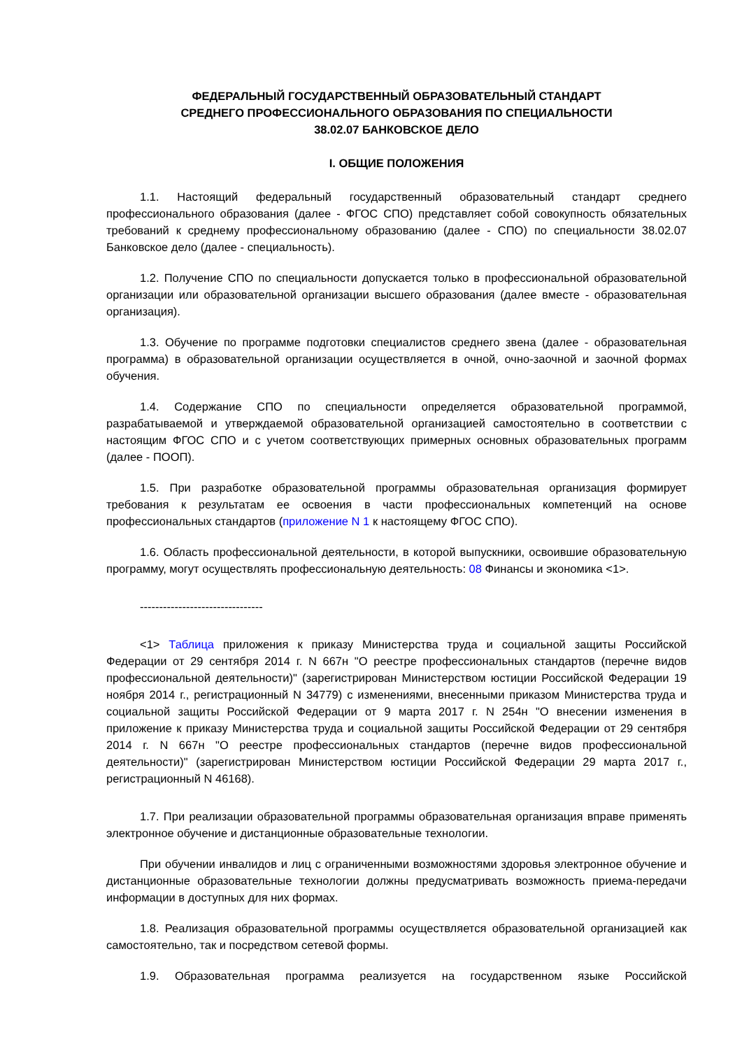ФЕДЕРАЛЬНЫЙ ГОСУДАРСТВЕННЫЙ ОБРАЗОВАТЕЛЬНЫЙ СТАНДАРТ
СРЕДНЕГО ПРОФЕССИОНАЛЬНОГО ОБРАЗОВАНИЯ ПО СПЕЦИАЛЬНОСТИ
38.02.07 БАНКОВСКОЕ ДЕЛО
I. ОБЩИЕ ПОЛОЖЕНИЯ
1.1. Настоящий федеральный государственный образовательный стандарт среднего профессионального образования (далее - ФГОС СПО) представляет собой совокупность обязательных требований к среднему профессиональному образованию (далее - СПО) по специальности 38.02.07 Банковское дело (далее - специальность).
1.2. Получение СПО по специальности допускается только в профессиональной образовательной организации или образовательной организации высшего образования (далее вместе - образовательная организация).
1.3. Обучение по программе подготовки специалистов среднего звена (далее - образовательная программа) в образовательной организации осуществляется в очной, очно-заочной и заочной формах обучения.
1.4. Содержание СПО по специальности определяется образовательной программой, разрабатываемой и утверждаемой образовательной организацией самостоятельно в соответствии с настоящим ФГОС СПО и с учетом соответствующих примерных основных образовательных программ (далее - ПООП).
1.5. При разработке образовательной программы образовательная организация формирует требования к результатам ее освоения в части профессиональных компетенций на основе профессиональных стандартов (приложение N 1 к настоящему ФГОС СПО).
1.6. Область профессиональной деятельности, в которой выпускники, освоившие образовательную программу, могут осуществлять профессиональную деятельность: 08 Финансы и экономика <1>.
--------------------------------
<1> Таблица приложения к приказу Министерства труда и социальной защиты Российской Федерации от 29 сентября 2014 г. N 667н "О реестре профессиональных стандартов (перечне видов профессиональной деятельности)" (зарегистрирован Министерством юстиции Российской Федерации 19 ноября 2014 г., регистрационный N 34779) с изменениями, внесенными приказом Министерства труда и социальной защиты Российской Федерации от 9 марта 2017 г. N 254н "О внесении изменения в приложение к приказу Министерства труда и социальной защиты Российской Федерации от 29 сентября 2014 г. N 667н "О реестре профессиональных стандартов (перечне видов профессиональной деятельности)" (зарегистрирован Министерством юстиции Российской Федерации 29 марта 2017 г., регистрационный N 46168).
1.7. При реализации образовательной программы образовательная организация вправе применять электронное обучение и дистанционные образовательные технологии.
При обучении инвалидов и лиц с ограниченными возможностями здоровья электронное обучение и дистанционные образовательные технологии должны предусматривать возможность приема-передачи информации в доступных для них формах.
1.8. Реализация образовательной программы осуществляется образовательной организацией как самостоятельно, так и посредством сетевой формы.
1.9. Образовательная программа реализуется на государственном языке Российской